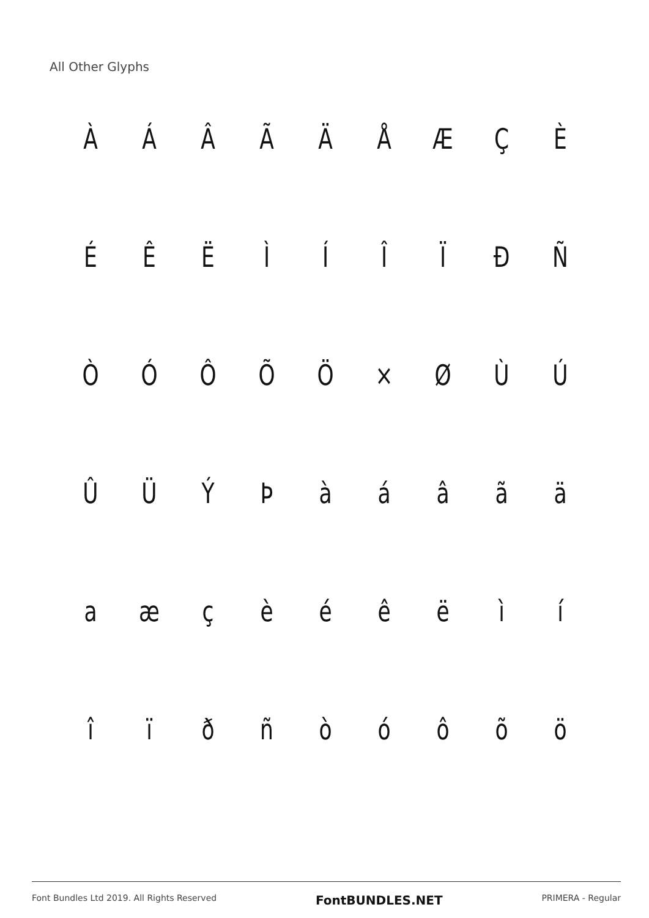All Other Glyphs
À Á Â Ã Ä Å Æ Ç È
É Ê Ë Ì Í Î Ï Ð Ñ
Ò Ó Ô Õ Ö × Ø Ù Ú
Û Ü Ý Þ à á â ã ä
a æ ç è é ê ë ì í
î ï ð ñ ò ó ô õ ö
Font Bundles Ltd 2019. All Rights Reserved FontBUNDLES.NET PRIMERA - Regular